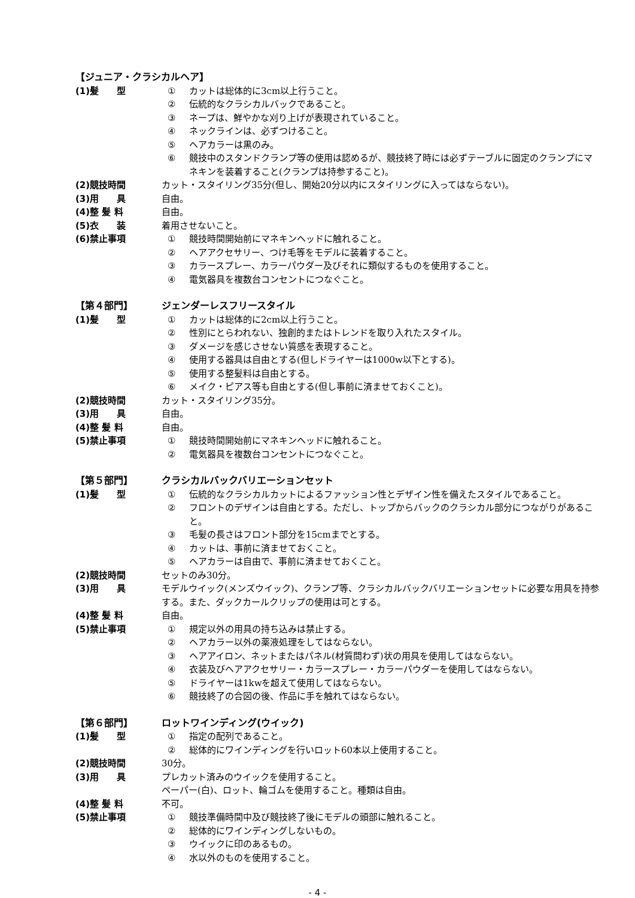【ジュニア・クラシカルヘア】
(1)髪　　型 ① カットは総体的に3cm以上行うこと。
② 伝統的なクラシカルバックであること。
③ ネープは、鮮やかな刈り上げが表現されていること。
④ ネックラインは、必ずつけること。
⑤ ヘアカラーは黒のみ。
⑥ 競技中のスタンドクランプ等の使用は認めるが、競技終了時には必ずテーブルに固定のクランプにマネキンを装着すること(クランプは持参すること)。
(2)競技時間 カット・スタイリング35分(但し、開始20分以内にスタイリングに入ってはならない)。
(3)用　　具 自由。
(4)整 髪 料 自由。
(5)衣　　装 着用させないこと。
(6)禁止事項 ① 競技時間開始前にマネキンヘッドに触れること。
② ヘアアクセサリー、つけ毛等をモデルに装着すること。
③ カラースプレー、カラーパウダー及びそれに類似するものを使用すること。
④ 電気器具を複数台コンセントにつなぐこと。
【第４部門】 ジェンダーレスフリースタイル
(1)髪　　型 ① カットは総体的に2cm以上行うこと。
② 性別にとらわれない、独創的またはトレンドを取り入れたスタイル。
③ ダメージを感じさせない質感を表現すること。
④ 使用する器具は自由とする(但しドライヤーは1000w以下とする)。
⑤ 使用する整髪料は自由とする。
⑥ メイク・ピアス等も自由とする(但し事前に済ませておくこと)。
(2)競技時間 カット・スタイリング35分。
(3)用　　具 自由。
(4)整 髪 料 自由。
(5)禁止事項 ① 競技時間開始前にマネキンヘッドに触れること。
② 電気器具を複数台コンセントにつなぐこと。
【第５部門】 クラシカルバックバリエーションセット
(1)髪　　型 ① 伝統的なクラシカルカットによるファッション性とデザイン性を備えたスタイルであること。
② フロントのデザインは自由とする。ただし、トップからバックのクラシカル部分につながりがあること。
③ 毛髪の長さはフロント部分を15cmまでとする。
④ カットは、事前に済ませておくこと。
⑤ ヘアカラーは自由で、事前に済ませておくこと。
(2)競技時間 セットのみ30分。
(3)用　　具 モデルウイック(メンズウイック)、クランプ等、クラシカルバックバリエーションセットに必要な用具を持参する。また、ダックカールクリップの使用は可とする。
(4)整 髪 料 自由。
(5)禁止事項 ① 規定以外の用具の持ち込みは禁止する。
② ヘアカラー以外の薬液処理をしてはならない。
③ ヘアアイロン、ネットまたはパネル(材質問わず)状の用具を使用してはならない。
④ 衣装及びヘアアクセサリー・カラースプレー・カラーパウダーを使用してはならない。
⑤ ドライヤーは1kwを超えて使用してはならない。
⑥ 競技終了の合図の後、作品に手を触れてはならない。
【第６部門】 ロットワインディング(ウイック)
(1)髪　　型 ① 指定の配列であること。
② 総体的にワインディングを行いロット60本以上使用すること。
(2)競技時間 30分。
(3)用　　具 プレカット済みのウイックを使用すること。
ペーパー(白)、ロット、輪ゴムを使用すること。種類は自由。
(4)整 髪 料 不可。
(5)禁止事項 ① 競技準備時間中及び競技終了後にモデルの頭部に触れること。
② 総体的にワインディングしないもの。
③ ウイックに印のあるもの。
④ 水以外のものを使用すること。
- 4 -